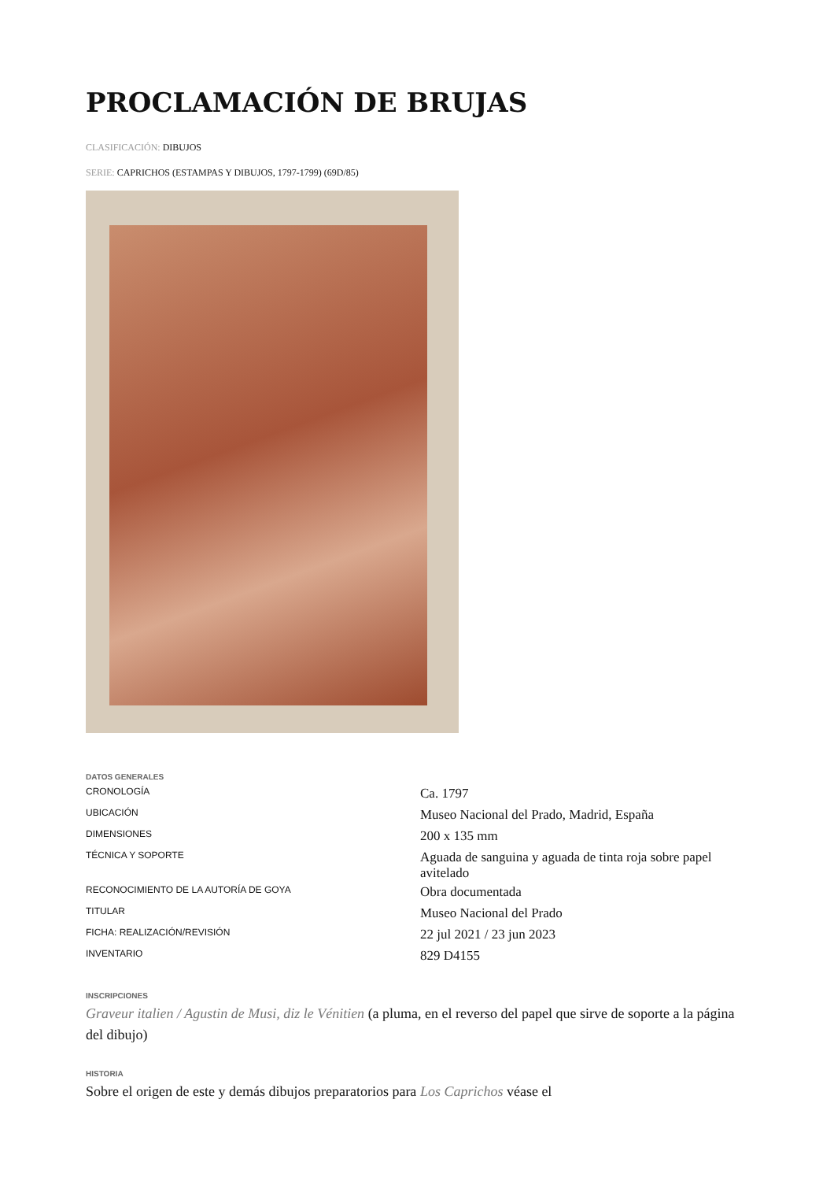PROCLAMACIÓN DE BRUJAS
CLASIFICACIÓN: DIBUJOS
SERIE: CAPRICHOS (ESTAMPAS Y DIBUJOS, 1797-1799) (69D/85)
DATOS GENERALES
| CRONOLOGÍA | Ca. 1797 |
| UBICACIÓN | Museo Nacional del Prado, Madrid, España |
| DIMENSIONES | 200 x 135 mm |
| TÉCNICA Y SOPORTE | Aguada de sanguina y aguada de tinta roja sobre papel avitelado |
| RECONOCIMIENTO DE LA AUTORÍA DE GOYA | Obra documentada |
| TITULAR | Museo Nacional del Prado |
| FICHA: REALIZACIÓN/REVISIÓN | 22 jul 2021 / 23 jun 2023 |
| INVENTARIO | 829 D4155 |
INSCRIPCIONES
Graveur italien / Agustin de Musi, diz le Vénitien (a pluma, en el reverso del papel que sirve de soporte a la página del dibujo)
HISTORIA
Sobre el origen de este y demás dibujos preparatorios para Los Caprichos véase el